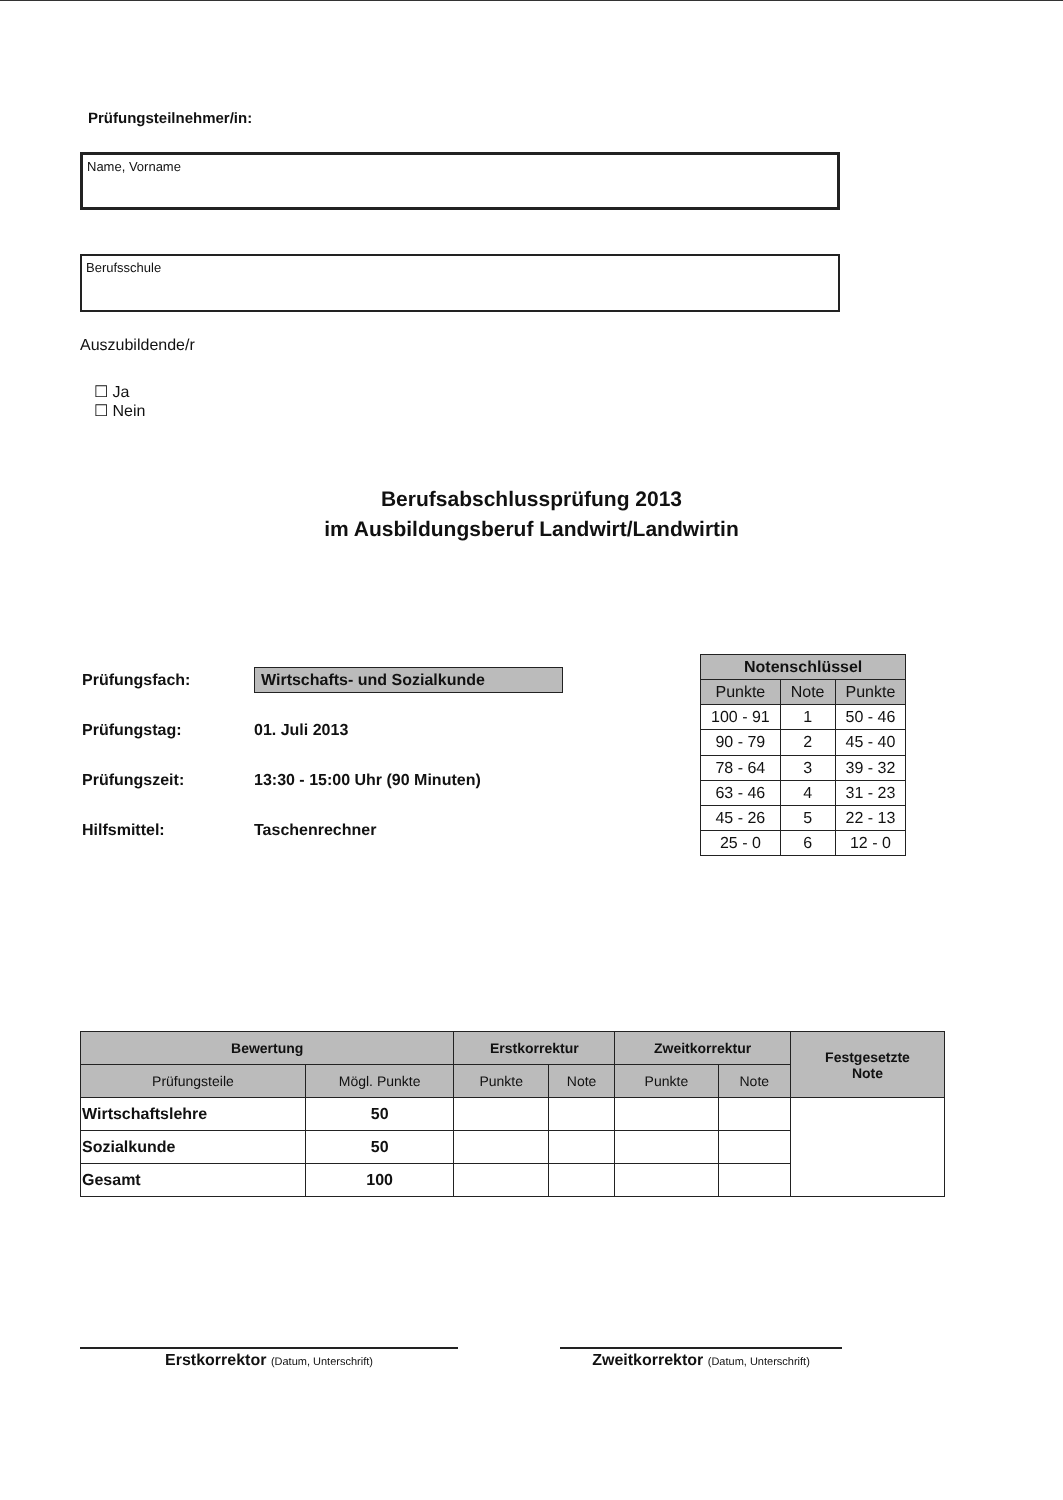Prüfungsteilnehmer/in:
Name, Vorname
Berufsschule
Auszubildende/r
☐ Ja
☐ Nein
Berufsabschlussprüfung 2013
im Ausbildungsberuf Landwirt/Landwirtin
| Prüfungsfach: | Wirtschafts- und Sozialkunde |
| Prüfungstag: | 01. Juli 2013 |
| Prüfungszeit: | 13:30 - 15:00 Uhr (90 Minuten) |
| Hilfsmittel: | Taschenrechner |
| Notenschlüssel | | |
| --- | --- | --- |
| Punkte | Note | Punkte |
| 100 - 91 | 1 | 50 - 46 |
| 90 - 79 | 2 | 45 - 40 |
| 78 - 64 | 3 | 39 - 32 |
| 63 - 46 | 4 | 31 - 23 |
| 45 - 26 | 5 | 22 - 13 |
| 25 - 0 | 6 | 12 - 0 |
| Bewertung | | Erstkorrektur | | Zweitkorrektur | | Festgesetzte Note |
| --- | --- | --- | --- | --- | --- | --- |
| Prüfungsteile | Mögl. Punkte | Punkte | Note | Punkte | Note | |
| Wirtschaftslehre | 50 | | | | | |
| Sozialkunde | 50 | | | | | |
| Gesamt | 100 | | | | | |
Erstkorrektor (Datum, Unterschrift)
Zweitkorrektor (Datum, Unterschrift)